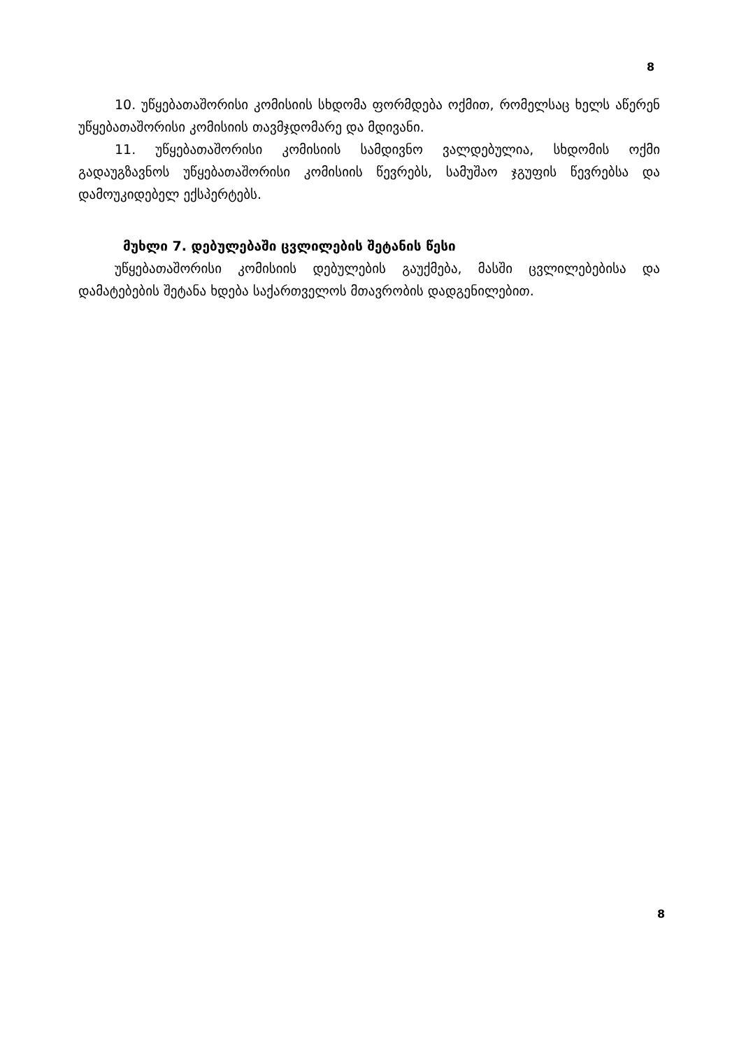8
10. უწყებათაშორისი კომისიის სხდომა ფორმდება ოქმით, რომელსაც ხელს აწერენ უწყებათაშორისი კომისიის თავმჯდომარე და მდივანი.
11. უწყებათაშორისი კომისიის სამდივნო ვალდებულია, სხდომის ოქმი გადაუგზავნოს უწყებათაშორისი კომისიის წევრებს, სამუშაო ჯგუფის წევრებსა და დამოუკიდებელ ექსპერტებს.
მუხლი 7. დებულებაში ცვლილების შეტანის წესი
უწყებათაშორისი კომისიის დებულების გაუქმება, მასში ცვლილებებისა და დამატებების შეტანა ხდება საქართველოს მთავრობის დადგენილებით.
8